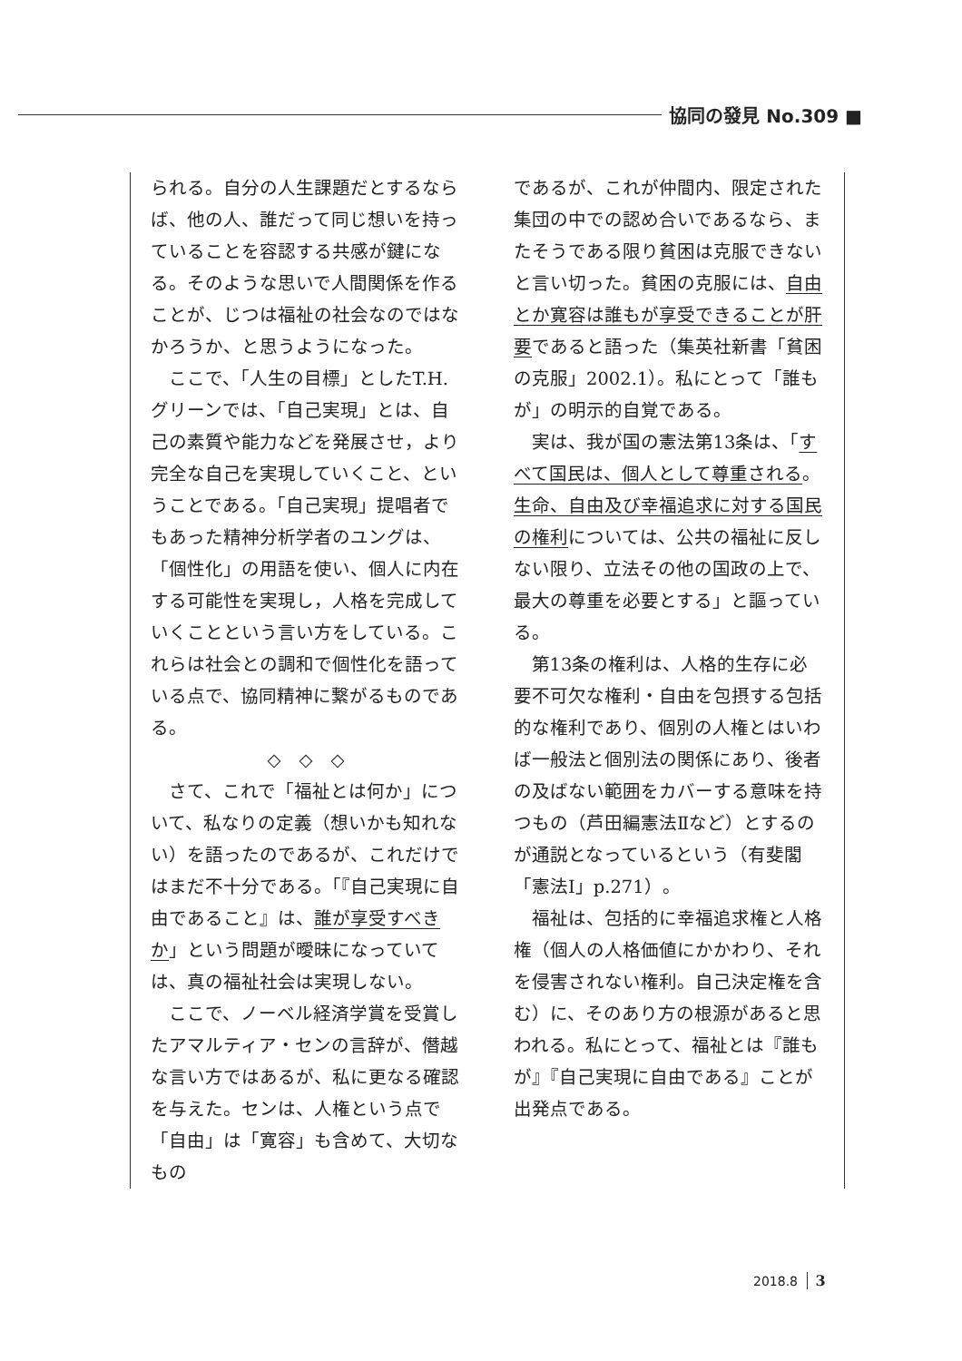協同の發見 No.309 ■
られる。自分の人生課題だとするならば、他の人、誰だって同じ想いを持っていることを容認する共感が鍵になる。そのような思いで人間関係を作ることが、じつは福祉の社会なのではなかろうか、と思うようになった。
ここで、「人生の目標」としたT.H.グリーンでは、「自己実現」とは、自己の素質や能力などを発展させ，より完全な自己を実現していくこと、ということである。「自己実現」提唱者でもあった精神分析学者のユングは、「個性化」の用語を使い、個人に内在する可能性を実現し，人格を完成していくことという言い方をしている。これらは社会との調和で個性化を語っている点で、協同精神に繋がるものである。
◇　◇　◇
さて、これで「福祉とは何か」について、私なりの定義（想いかも知れない）を語ったのであるが、これだけではまだ不十分である。「『自己実現に自由であること』は、誰が享受すべきか」という問題が曖昧になっていては、真の福祉社会は実現しない。
ここで、ノーベル経済学賞を受賞したアマルティア・センの言辞が、僭越な言い方ではあるが、私に更なる確認を与えた。センは、人権という点で「自由」は「寛容」も含めて、大切なもの
であるが、これが仲間内、限定された集団の中での認め合いであるなら、またそうである限り貧困は克服できないと言い切った。貧困の克服には、自由とか寛容は誰もが享受できることが肝要であると語った（集英社新書「貧困の克服」2002.1）。私にとって「誰もが」の明示的自覚である。
実は、我が国の憲法第13条は、「すべて国民は、個人として尊重される。生命、自由及び幸福追求に対する国民の権利については、公共の福祉に反しない限り、立法その他の国政の上で、最大の尊重を必要とする」と謳っている。
第13条の権利は、人格的生存に必要不可欠な権利・自由を包摂する包括的な権利であり、個別の人権とはいわば一般法と個別法の関係にあり、後者の及ばない範囲をカバーする意味を持つもの（芦田編憲法Ⅱなど）とするのが通説となっているという（有斐閣「憲法Ⅰ」p.271）。
福祉は、包括的に幸福追求権と人格権（個人の人格価値にかかわり、それを侵害されない権利。自己決定権を含む）に、そのあり方の根源があると思われる。私にとって、福祉とは『誰もが』『自己実現に自由である』ことが出発点である。
2018.8 3